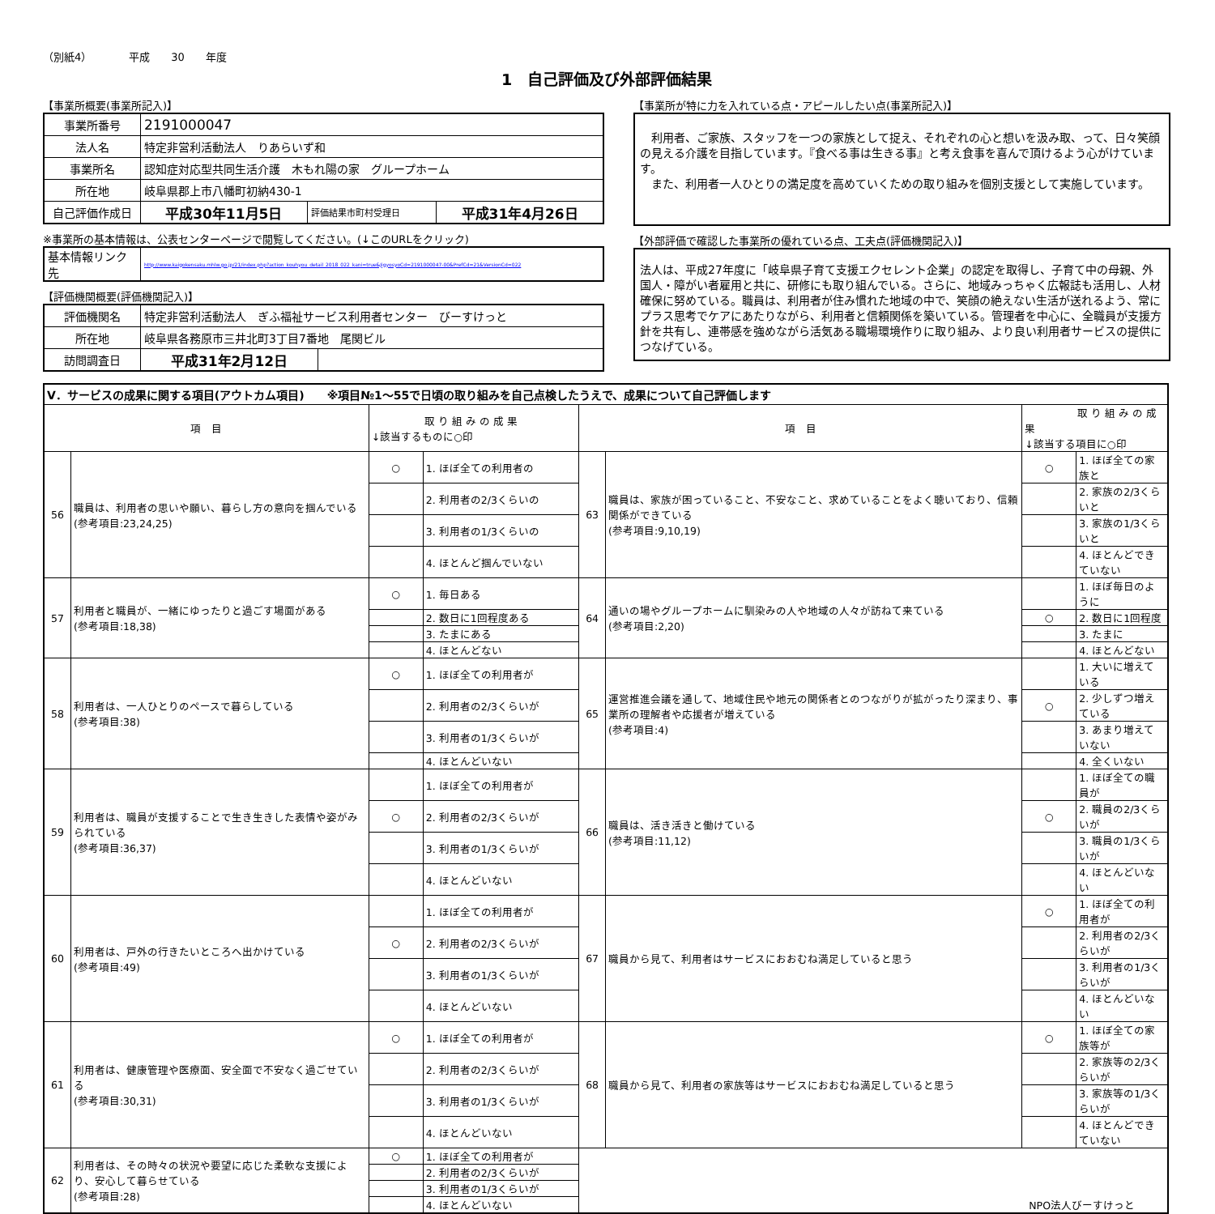（別紙4）　　　　平成　　30　　年度
1　自己評価及び外部評価結果
【事業所概要(事業所記入)】
| 事業所番号 | 2191000047 | | |
| 法人名 | 特定非営利活動法人 りあらいず和 | | |
| 事業所名 | 認知症対応型共同生活介護 木もれ陽の家 グループホーム | | |
| 所在地 | 岐阜県郡上市八幡町初納430-1 | | |
| 自己評価作成日 | 平成30年11月5日 | 評価結果市町村受理日 | 平成31年4月26日 |
※事業所の基本情報は、公表センターページで閲覧してください。(↓このURLをクリック)
| 基本情報リンク先 | http://www.kaigokensaku.mhlw.go.jp/21/index.php?action_kouhyou_detail_2018_022_kani=true&JigyosyoCd=2191000047-00&PrefCd=21&VersionCd=022 |
【評価機関概要(評価機関記入)】
| 評価機関名 | 特定非営利活動法人 ぎふ福祉サービス利用者センター びーすけっと | |
| 所在地 | 岐阜県各務原市三井北町3丁目7番地 尾関ビル | |
| 訪問調査日 | 平成31年2月12日 | |
【事業所が特に力を入れている点・アピールしたい点(事業所記入)】
　利用者、ご家族、スタッフを一つの家族として捉え、それぞれの心と想いを汲み取、って、日々笑顔の見える介護を目指しています。『食べる事は生きる事』と考え食事を喜んで頂けるよう心がけています。
　また、利用者一人ひとりの満足度を高めていくための取り組みを個別支援として実施しています。
【外部評価で確認した事業所の優れている点、工夫点(評価機関記入)】
法人は、平成27年度に「岐阜県子育て支援エクセレント企業」の認定を取得し、子育て中の母親、外国人・障がい者雇用と共に、研修にも取り組んでいる。さらに、地域みっちゃく広報誌も活用し、人材確保に努めている。職員は、利用者が住み慣れた地域の中で、笑顔の絶えない生活が送れるよう、常にプラス思考でケアにあたりながら、利用者と信頼関係を築いている。管理者を中心に、全職員が支援方針を共有し、連帯感を強めながら活気ある職場環境作りに取り組み、より良い利用者サービスの提供につなげている。
| Ⅴ．サービスの成果に関する項目(アウトカム項目) ※項目№1～55で日頃の取り組みを自己点検したうえで、成果について自己評価します | | | | | | | |
| 項 目 | | 取 り 組 み の 成 果 ↓該当するものに○印 | | 項 目 | | 取 り 組 み の 成 果 ↓該当する項目に○印 | |
| 56 | 職員は、利用者の思いや願い、暮らし方の意向を掴んでいる (参考項目:23,24,25) | ○ | 1. ほぼ全ての利用者の | 63 | 職員は、家族が困っていること、不安なこと、求めていることをよく聴いており、信頼関係ができている (参考項目:9,10,19) | ○ | 1. ほぼ全ての家族と |
| | | | 2. 利用者の2/3くらいの | | | | 2. 家族の2/3くらいと |
| | | | 3. 利用者の1/3くらいの | | | | 3. 家族の1/3くらいと |
| | | | 4. ほとんど掴んでいない | | | | 4. ほとんどできていない |
| 57 | 利用者と職員が、一緒にゆったりと過ごす場面がある (参考項目:18,38) | ○ | 1. 毎日ある | 64 | 通いの場やグループホームに馴染みの人や地域の人々が訪ねて来ている (参考項目:2,20) | | 1. ほぼ毎日のように |
| | | | 2. 数日に1回程度ある | | | ○ | 2. 数日に1回程度 |
| | | | 3. たまにある | | | | 3. たまに |
| | | | 4. ほとんどない | | | | 4. ほとんどない |
| 58 | 利用者は、一人ひとりのペースで暮らしている (参考項目:38) | ○ | 1. ほぼ全ての利用者が | 65 | 運営推進会議を通して、地域住民や地元の関係者とのつながりが拡がったり深まり、事業所の理解者や応援者が増えている (参考項目:4) | | 1. 大いに増えている |
| | | | 2. 利用者の2/3くらいが | | | ○ | 2. 少しずつ増えている |
| | | | 3. 利用者の1/3くらいが | | | | 3. あまり増えていない |
| | | | 4. ほとんどいない | | | | 4. 全くいない |
| 59 | 利用者は、職員が支援することで生き生きした表情や姿がみられている (参考項目:36,37) | | 1. ほぼ全ての利用者が | 66 | 職員は、活き活きと働けている (参考項目:11,12) | | 1. ほぼ全ての職員が |
| | | ○ | 2. 利用者の2/3くらいが | | | ○ | 2. 職員の2/3くらいが |
| | | | 3. 利用者の1/3くらいが | | | | 3. 職員の1/3くらいが |
| | | | 4. ほとんどいない | | | | 4. ほとんどいない |
| 60 | 利用者は、戸外の行きたいところへ出かけている (参考項目:49) | | 1. ほぼ全ての利用者が | 67 | 職員から見て、利用者はサービスにおおむね満足していると思う | ○ | 1. ほぼ全ての利用者が |
| | | ○ | 2. 利用者の2/3くらいが | | | | 2. 利用者の2/3くらいが |
| | | | 3. 利用者の1/3くらいが | | | | 3. 利用者の1/3くらいが |
| | | | 4. ほとんどいない | | | | 4. ほとんどいない |
| 61 | 利用者は、健康管理や医療面、安全面で不安なく過ごせている (参考項目:30,31) | ○ | 1. ほぼ全ての利用者が | 68 | 職員から見て、利用者の家族等はサービスにおおむね満足していると思う | ○ | 1. ほぼ全ての家族等が |
| | | | 2. 利用者の2/3くらいが | | | | 2. 家族等の2/3くらいが |
| | | | 3. 利用者の1/3くらいが | | | | 3. 家族等の1/3くらいが |
| | | | 4. ほとんどいない | | | | 4. ほとんどできていない |
| 62 | 利用者は、その時々の状況や要望に応じた柔軟な支援により、安心して暮らせている (参考項目:28) | ○ | 1. ほぼ全ての利用者が | NPO法人びーすけっと | | | |
| | | | 2. 利用者の2/3くらいが | | | | |
| | | | 3. 利用者の1/3くらいが | | | | |
| | | | 4. ほとんどいない | | | | |